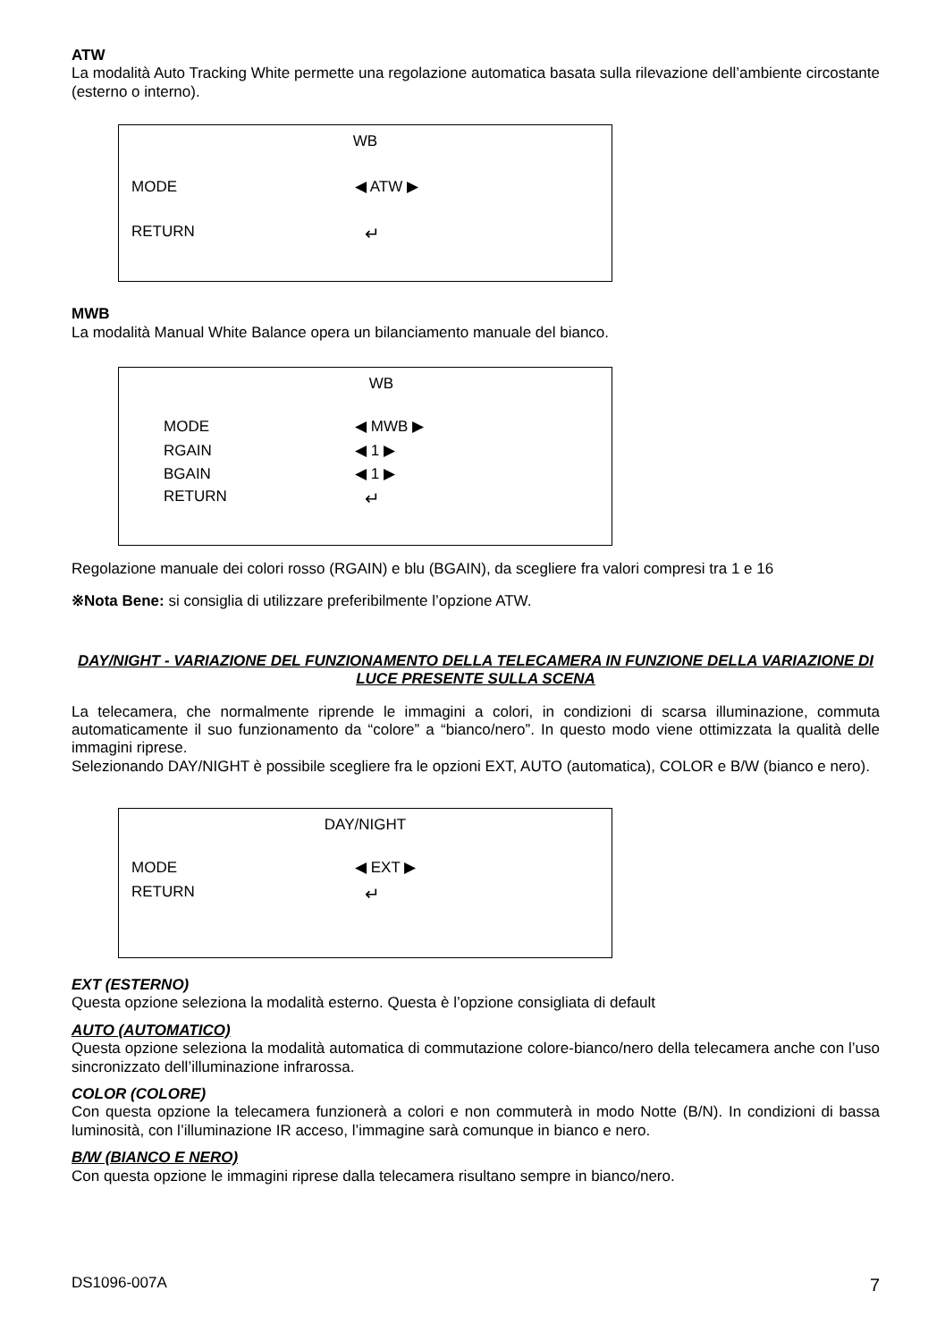ATW
La modalità Auto Tracking White permette una regolazione automatica basata sulla rilevazione dell’ambiente circostante (esterno o interno).
WB
MODE ◀ ATW ▶
RETURN ↵
MWB
La modalità Manual White Balance opera un bilanciamento manuale del bianco.
WB
MODE ◀ MWB ▶
RGAIN ◀ 1 ▶
BGAIN ◀ 1 ▶
RETURN ↵
Regolazione manuale dei colori rosso (RGAIN) e blu (BGAIN), da scegliere fra valori compresi tra 1 e 16
※Nota Bene: si consiglia di utilizzare preferibilmente l’opzione ATW.
DAY/NIGHT - VARIAZIONE DEL FUNZIONAMENTO DELLA TELECAMERA IN FUNZIONE DELLA VARIAZIONE DI LUCE PRESENTE SULLA SCENA
La telecamera, che normalmente riprende le immagini a colori, in condizioni di scarsa illuminazione, commuta automaticamente il suo funzionamento da “colore” a “bianco/nero”. In questo modo viene ottimizzata la qualità delle immagini riprese.
Selezionando DAY/NIGHT è possibile scegliere fra le opzioni EXT, AUTO (automatica), COLOR e B/W (bianco e nero).
DAY/NIGHT
MODE ◀ EXT ▶
RETURN ↵
EXT (ESTERNO)
Questa opzione seleziona la modalità esterno. Questa è l’opzione consigliata di default
AUTO (AUTOMATICO)
Questa opzione seleziona la modalità automatica di commutazione colore-bianco/nero della telecamera anche con l’uso sincronizzato dell’illuminazione infrarossa.
COLOR (COLORE)
Con questa opzione la telecamera funzionerà a colori e non commuterà in modo Notte (B/N). In condizioni di bassa luminosità, con l’illuminazione IR acceso, l’immagine sarà comunque in bianco e nero.
B/W (BIANCO E NERO)
Con questa opzione le immagini riprese dalla telecamera risultano sempre in bianco/nero.
DS1096-007A 7